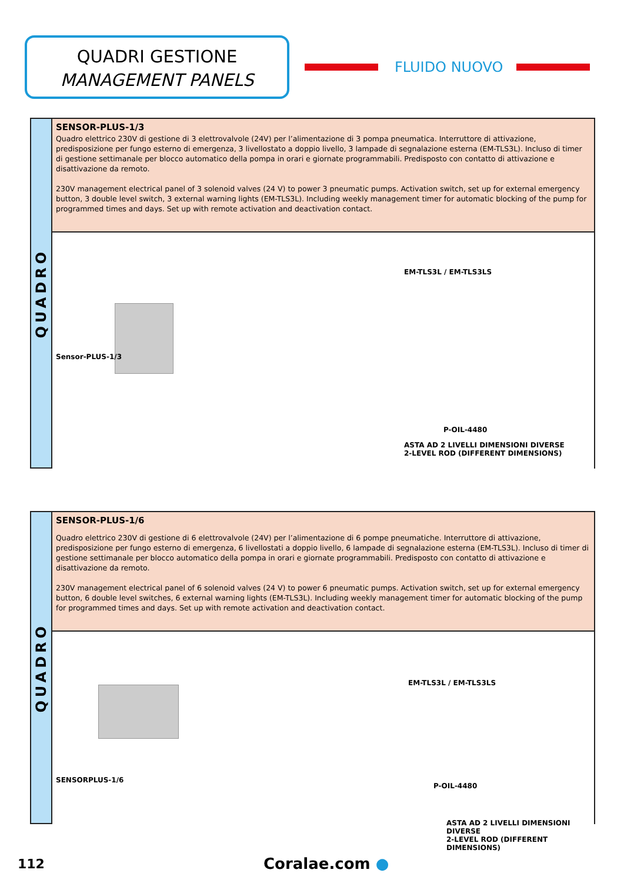QUADRI GESTIONE
MANAGEMENT PANELS
FLUIDO NUOVO
QUADRO
SENSOR-PLUS-1/3
Quadro elettrico 230V di gestione di 3 elettrovalvole (24V) per l’alimentazione di 3 pompa pneumatica. Interruttore di attivazione, predisposizione per fungo esterno di emergenza, 3 livellostato a doppio livello, 3 lampade di segnalazione esterna (EM-TLS3L). Incluso di timer di gestione settimanale per blocco automatico della pompa in orari e giornate programmabili. Predisposto con contatto di attivazione e disattivazione da remoto.
230V management electrical panel of 3 solenoid valves (24 V) to power 3 pneumatic pumps. Activation switch, set up for external emergency button, 3 double level switch, 3 external warning lights (EM-TLS3L). Including weekly management timer for automatic blocking of the pump for programmed times and days. Set up with remote activation and deactivation contact.
Sensor-PLUS-1/3
EM-TLS3L / EM-TLS3LS
P-OIL-4480
ASTA AD 2 LIVELLI DIMENSIONI DIVERSE
2-LEVEL ROD (DIFFERENT DIMENSIONS)
QUADRO
SENSOR-PLUS-1/6
Quadro elettrico 230V di gestione di 6 elettrovalvole (24V) per l’alimentazione di 6 pompe pneumatiche. Interruttore di attivazione, predisposizione per fungo esterno di emergenza, 6 livellostati a doppio livello, 6 lampade di segnalazione esterna (EM-TLS3L). Incluso di timer di gestione settimanale per blocco automatico della pompa in orari e giornate programmabili. Predisposto con contatto di attivazione e disattivazione da remoto.
230V management electrical panel of 6 solenoid valves (24 V) to power 6 pneumatic pumps. Activation switch, set up for external emergency button, 6 double level switches, 6 external warning lights (EM-TLS3L). Including weekly management timer for automatic blocking of the pump for programmed times and days. Set up with remote activation and deactivation contact.
SENSORPLUS-1/6
EM-TLS3L / EM-TLS3LS
P-OIL-4480
ASTA AD 2 LIVELLI DIMENSIONI DIVERSE
2-LEVEL ROD (DIFFERENT DIMENSIONS)
112 Coralae.com ●